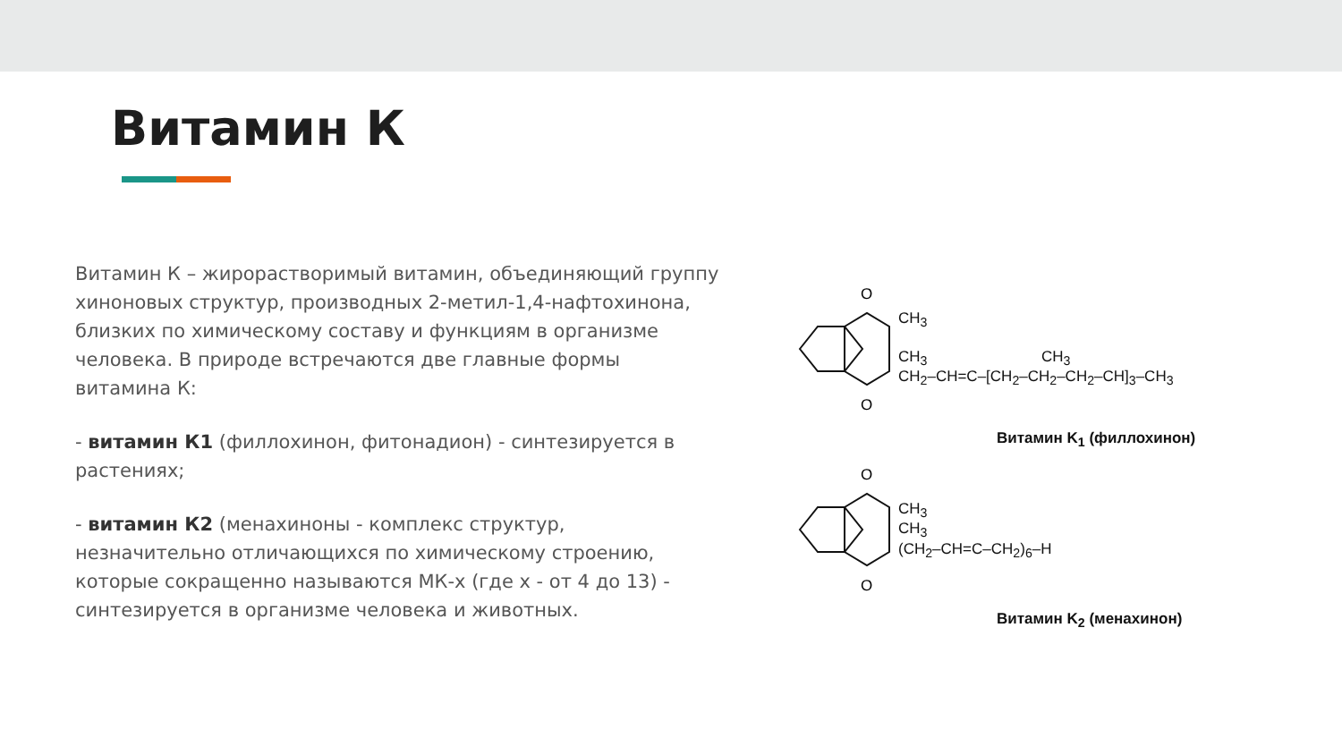Витамин К
Витамин К – жирорастворимый витамин, объединяющий группу хиноновых структур, производных 2-метил-1,4-нафтохинона, близких по химическому составу и функциям в организме человека. В природе встречаются две главные формы витамина К:
- витамин К1 (филлохинон, фитонадион) - синтезируется в растениях;
- витамин К2 (менахиноны - комплекс структур, незначительно отличающихся по химическому строению, которые сокращенно называются МК-х (где х - от 4 до 13) - синтезируется в организме человека и животных.
O
O
CH<sub>3</sub>
CH<sub>3</sub> CH<sub>3</sub>
CH<sub>2</sub>–CH=C–[CH<sub>2</sub>–CH<sub>2</sub>–CH<sub>2</sub>–CH]<sub>3</sub>–CH<sub>3</sub>
Витамин K<sub>1</sub> (филлохинон)
O
O
CH<sub>3</sub>
CH<sub>3</sub>
(CH<sub>2</sub>–CH=C–CH<sub>2</sub>)<sub>6</sub>–H
Витамин K<sub>2</sub> (менахинон)